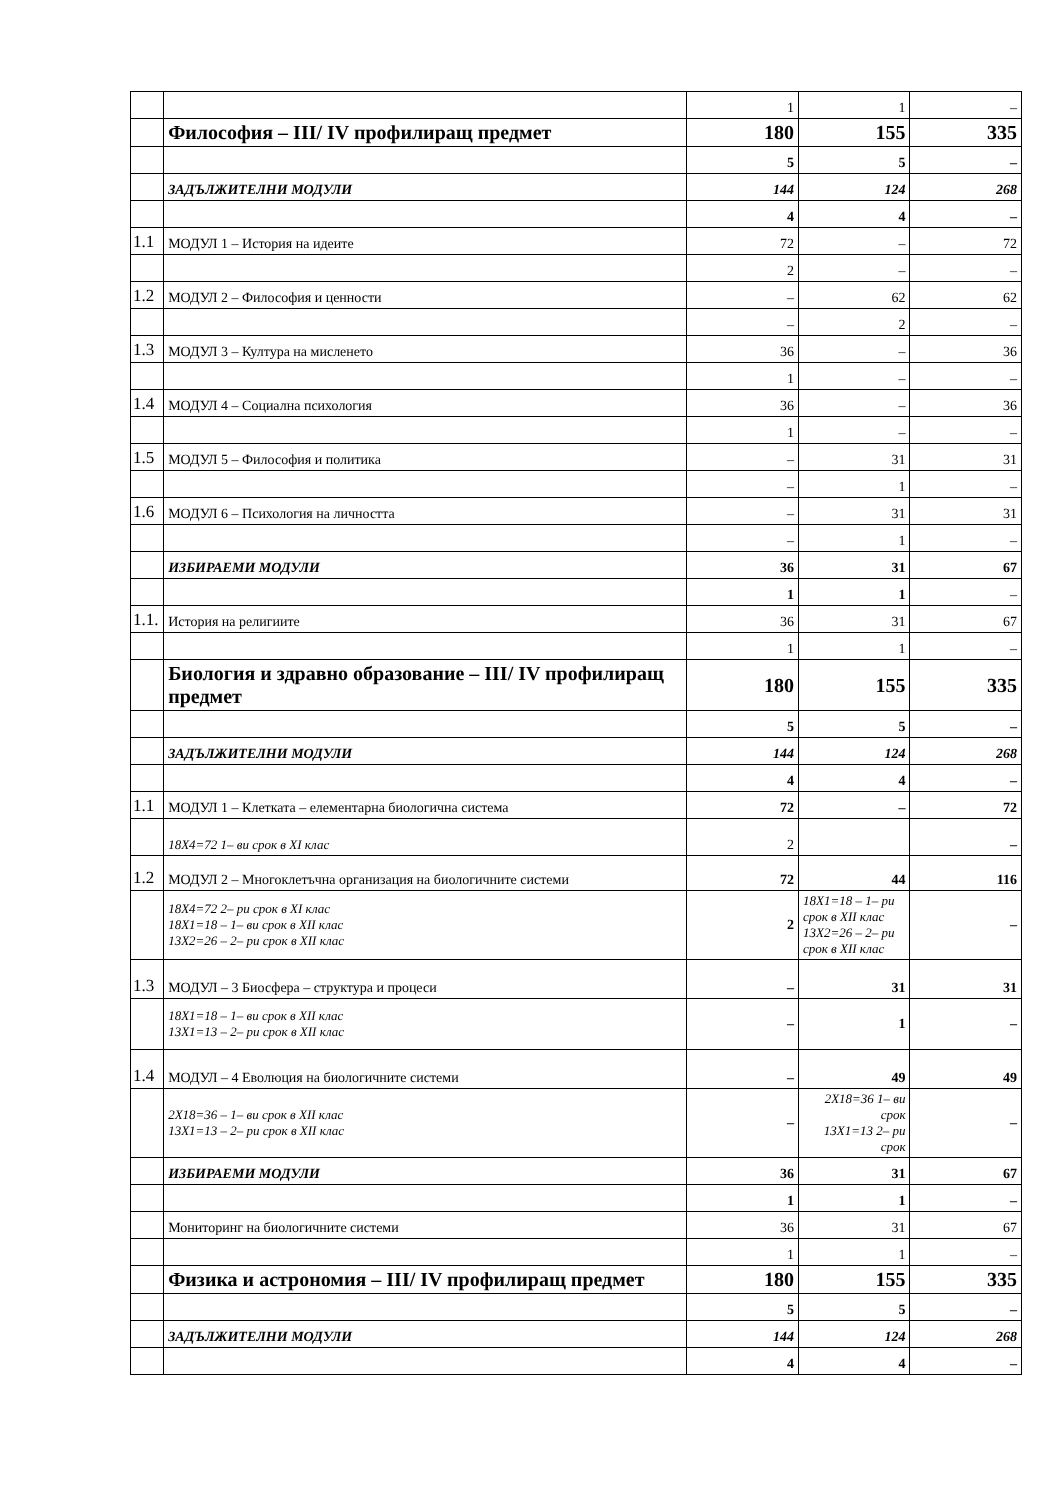| | | 1 | 1 | – |
| | Философия – III/ IV профилиращ предмет | 180 | 155 | 335 |
| | | 5 | 5 | – |
| | ЗАДЪЛЖИТЕЛНИ МОДУЛИ | 144 | 124 | 268 |
| | | 4 | 4 | – |
| 1.1 | МОДУЛ 1 – История на идеите | 72 | – | 72 |
| | | 2 | – | – |
| 1.2 | МОДУЛ 2 – Философия и ценности | – | 62 | 62 |
| | | – | 2 | – |
| 1.3 | МОДУЛ 3 – Култура на мисленето | 36 | – | 36 |
| | | 1 | – | – |
| 1.4 | МОДУЛ 4 – Социална психология | 36 | – | 36 |
| | | 1 | – | – |
| 1.5 | МОДУЛ 5 – Философия и политика | – | 31 | 31 |
| | | – | 1 | – |
| 1.6 | МОДУЛ 6 – Психология на личността | – | 31 | 31 |
| | | – | 1 | – |
| | ИЗБИРАЕМИ МОДУЛИ | 36 | 31 | 67 |
| | | 1 | 1 | – |
| 1.1. | История на религиите | 36 | 31 | 67 |
| | | 1 | 1 | – |
| | Биология и здравно образование – III/ IV профилиращ предмет | 180 | 155 | 335 |
| | | 5 | 5 | – |
| | ЗАДЪЛЖИТЕЛНИ МОДУЛИ | 144 | 124 | 268 |
| | | 4 | 4 | – |
| 1.1 | МОДУЛ 1 – Клетката – елементарна биологична система | 72 | – | 72 |
| | 18Х4=72 1– ви срок в XI клас | 2 | | – |
| 1.2 | МОДУЛ 2 – Многоклетъчна организация на биологичните системи | 72 | 44 | 116 |
| | 18Х4=72 2– ри срок в XI клас 18Х1=18 – 1– ви срок в XII клас 13Х2=26 – 2– ри срок в XII клас | 2 | 18Х1=18 – 1– ри срок в XII клас 13Х2=26 – 2– ри срок в XII клас | – |
| 1.3 | МОДУЛ – 3 Биосфера – структура и процеси | – | 31 | 31 |
| | 18Х1=18 – 1– ви срок в XII клас 13Х1=13 – 2– ри срок в XII клас | – | 1 | – |
| 1.4 | МОДУЛ – 4 Еволюция на биологичните системи | – | 49 | 49 |
| | 2Х18=36 – 1– ви срок в XII клас 13Х1=13 – 2– ри срок в XII клас | – | 2Х18=36 1– ви срок 13Х1=13 2– ри срок | – |
| | ИЗБИРАЕМИ МОДУЛИ | 36 | 31 | 67 |
| | | 1 | 1 | – |
| | Мониторинг на биологичните системи | 36 | 31 | 67 |
| | | 1 | 1 | – |
| | Физика и астрономия – III/ IV профилиращ предмет | 180 | 155 | 335 |
| | | 5 | 5 | – |
| | ЗАДЪЛЖИТЕЛНИ МОДУЛИ | 144 | 124 | 268 |
| | | 4 | 4 | – |